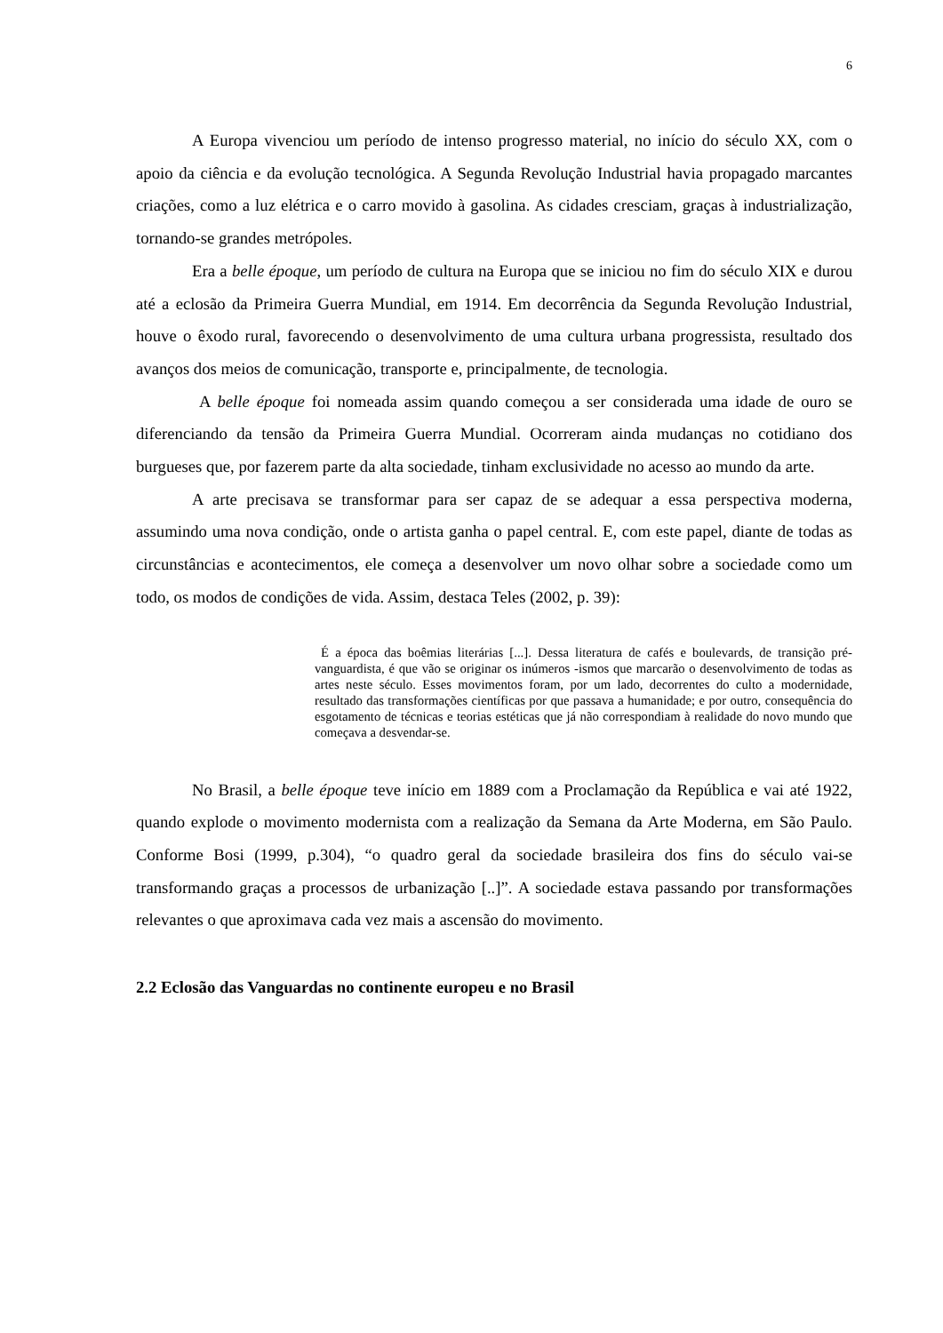6
A Europa vivenciou um período de intenso progresso material, no início do século XX, com o apoio da ciência e da evolução tecnológica. A Segunda Revolução Industrial havia propagado marcantes criações, como a luz elétrica e o carro movido à gasolina. As cidades cresciam, graças à industrialização, tornando-se grandes metrópoles.
Era a belle époque, um período de cultura na Europa que se iniciou no fim do século XIX e durou até a eclosão da Primeira Guerra Mundial, em 1914. Em decorrência da Segunda Revolução Industrial, houve o êxodo rural, favorecendo o desenvolvimento de uma cultura urbana progressista, resultado dos avanços dos meios de comunicação, transporte e, principalmente, de tecnologia.
A belle époque foi nomeada assim quando começou a ser considerada uma idade de ouro se diferenciando da tensão da Primeira Guerra Mundial. Ocorreram ainda mudanças no cotidiano dos burgueses que, por fazerem parte da alta sociedade, tinham exclusividade no acesso ao mundo da arte.
A arte precisava se transformar para ser capaz de se adequar a essa perspectiva moderna, assumindo uma nova condição, onde o artista ganha o papel central. E, com este papel, diante de todas as circunstâncias e acontecimentos, ele começa a desenvolver um novo olhar sobre a sociedade como um todo, os modos de condições de vida. Assim, destaca Teles (2002, p. 39):
É a época das boêmias literárias [...]. Dessa literatura de cafés e boulevards, de transição pré-vanguardista, é que vão se originar os inúmeros -ismos que marcarão o desenvolvimento de todas as artes neste século. Esses movimentos foram, por um lado, decorrentes do culto a modernidade, resultado das transformações científicas por que passava a humanidade; e por outro, consequência do esgotamento de técnicas e teorias estéticas que já não correspondiam à realidade do novo mundo que começava a desvendar-se.
No Brasil, a belle époque teve início em 1889 com a Proclamação da República e vai até 1922, quando explode o movimento modernista com a realização da Semana da Arte Moderna, em São Paulo. Conforme Bosi (1999, p.304), “o quadro geral da sociedade brasileira dos fins do século vai-se transformando graças a processos de urbanização [..]”. A sociedade estava passando por transformações relevantes o que aproximava cada vez mais a ascensão do movimento.
2.2 Eclosão das Vanguardas no continente europeu e no Brasil